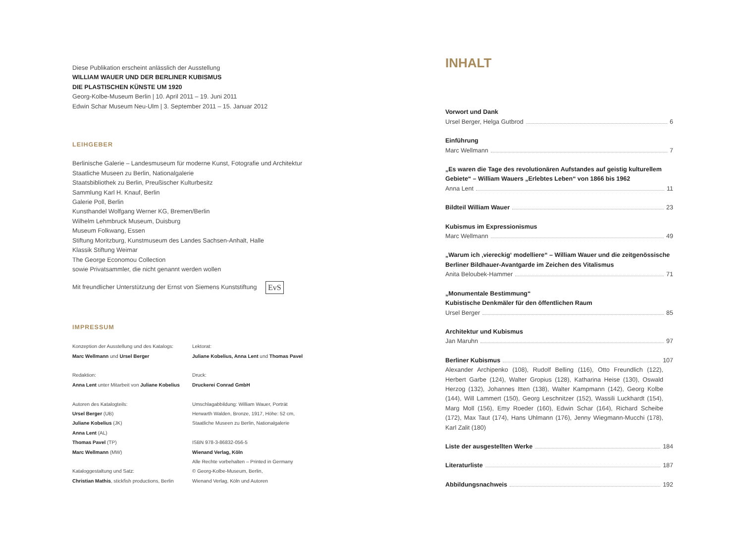Diese Publikation erscheint anlässlich der Ausstellung
WILLIAM WAUER UND DER BERLINER KUBISMUS
DIE PLASTISCHEN KÜNSTE UM 1920
Georg-Kolbe-Museum Berlin | 10. April 2011 – 19. Juni 2011
Edwin Schar Museum Neu-Ulm | 3. September 2011 – 15. Januar 2012
LEIHGEBER
Berlinische Galerie – Landesmuseum für moderne Kunst, Fotografie und Architektur
Staatliche Museen zu Berlin, Nationalgalerie
Staatsbibliothek zu Berlin, Preußischer Kulturbesitz
Sammlung Karl H. Knauf, Berlin
Galerie Poll, Berlin
Kunsthandel Wolfgang Werner KG, Bremen/Berlin
Wilhelm Lehmbruck Museum, Duisburg
Museum Folkwang, Essen
Stiftung Moritzburg, Kunstmuseum des Landes Sachsen-Anhalt, Halle
Klassik Stiftung Weimar
The George Economou Collection
sowie Privatsammler, die nicht genannt werden wollen
Mit freundlicher Unterstützung der Ernst von Siemens Kunststiftung EvS
IMPRESSUM
Konzeption der Ausstellung und des Katalogs:
Marc Wellmann und Ursel Berger
Redaktion:
Anna Lent unter Mitarbeit von Juliane Kobelius
Autoren des Katalogteils:
Ursel Berger (UB)
Juliane Kobelius (JK)
Anna Lent (AL)
Thomas Pavel (TP)
Marc Wellmann (MW)
Kataloggestaltung und Satz:
Christian Mathis, stickfish productions, Berlin
Lektorat:
Juliane Kobelius, Anna Lent und Thomas Pavel
Druck:
Druckerei Conrad GmbH
Umschlagabbildung: William Wauer, Porträt
Herwarth Walden, Bronze, 1917, Höhe: 52 cm,
Staatliche Museen zu Berlin, Nationalgalerie
ISBN 978-3-86832-056-5
Wienand Verlag, Köln
Alle Rechte vorbehalten – Printed in Germany
© Georg-Kolbe-Museum, Berlin,
Wienand Verlag, Köln und Autoren
INHALT
Vorwort und Dank
Ursel Berger, Helga Gutbrod 6
Einführung
Marc Wellmann 7
„Es waren die Tage des revolutionären Aufstandes auf geistig kulturellem Gebiete“ – William Wauers „Erlebtes Leben“ von 1866 bis 1962
Anna Lent 11
Bildteil William Wauer 23
Kubismus im Expressionismus
Marc Wellmann 49
„Warum ich ‚viereckig‘ modelliere“ – William Wauer und die zeitgenössische Berliner Bildhauer-Avantgarde im Zeichen des Vitalismus
Anita Beloubek-Hammer 71
„Monumentale Bestimmung“
Kubistische Denkmäler für den öffentlichen Raum
Ursel Berger 85
Architektur und Kubismus
Jan Maruhn 97
Berliner Kubismus 107
Alexander Archipenko (108), Rudolf Belling (116), Otto Freundlich (122), Herbert Garbe (124), Walter Gropius (128), Katharina Heise (130), Oswald Herzog (132), Johannes Itten (138), Walter Kampmann (142), Georg Kolbe (144), Will Lammert (150), Georg Leschnitzer (152), Wassili Luckhardt (154), Marg Moll (156), Emy Roeder (160), Edwin Schar (164), Richard Scheibe (172), Max Taut (174), Hans Uhlmann (176), Jenny Wiegmann-Mucchi (178), Karl Zalit (180)
Liste der ausgestellten Werke 184
Literaturliste 187
Abbildungsnachweis 192